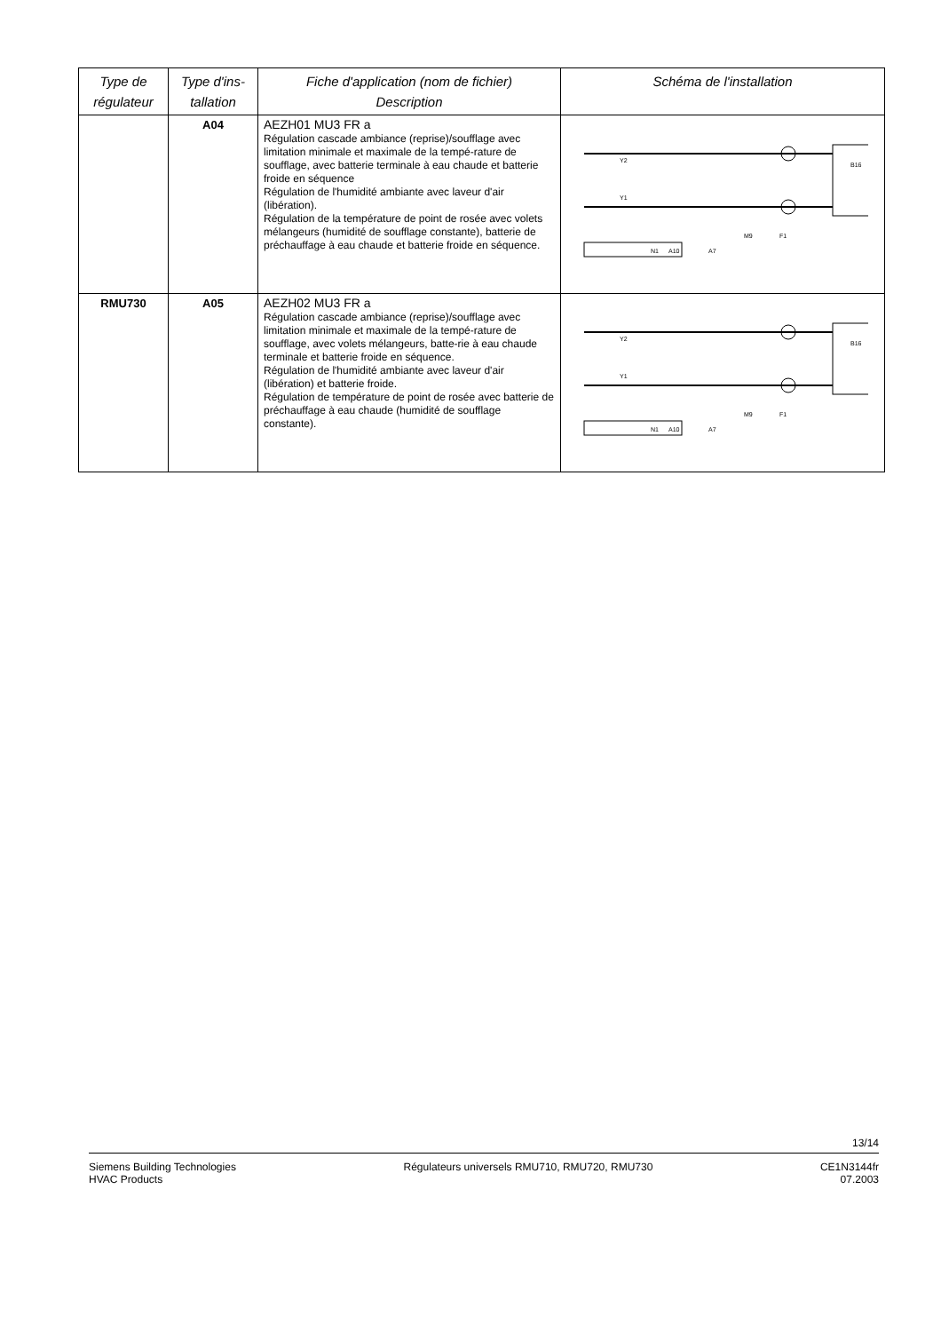| Type de régulateur | Type d'ins-tallation | Fiche d'application (nom de fichier) Description | Schéma de l'installation |
| --- | --- | --- | --- |
| | A04 | AEZH01 MU3 FR a Régulation cascade ambiance (reprise)/soufflage avec limitation minimale et maximale de la tempé-rature de soufflage, avec batterie terminale à eau chaude et batterie froide en séquence Régulation de l'humidité ambiante avec laveur d'air (libération). Régulation de la température de point de rosée avec volets mélangeurs (humidité de soufflage constante), batterie de préchauffage à eau chaude et batterie froide en séquence. | N1 A10 A7 B16 Y2 Y1 M9 F1 |
| RMU730 | A05 | AEZH02 MU3 FR a Régulation cascade ambiance (reprise)/soufflage avec limitation minimale et maximale de la tempé-rature de soufflage, avec volets mélangeurs, batte-rie à eau chaude terminale et batterie froide en séquence. Régulation de l'humidité ambiante avec laveur d'air (libération) et batterie froide. Régulation de température de point de rosée avec batterie de préchauffage à eau chaude (humidité de soufflage constante). | N1 A10 A7 B16 Y2 Y1 M9 F1 |
13/14
Siemens Building Technologies
HVAC Products
Régulateurs universels RMU710, RMU720, RMU730
CE1N3144fr
07.2003